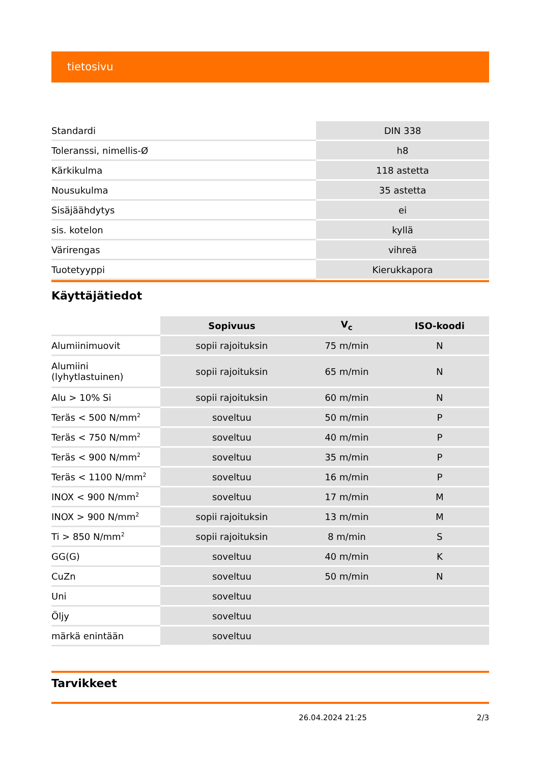tietosivu
| Standardi | DIN 338 |
| Toleranssi, nimellis-Ø | h8 |
| Kärkikulma | 118 astetta |
| Nousukulma | 35 astetta |
| Sisäjäähdytys | ei |
| sis. kotelon | kyllä |
| Värirengas | vihreä |
| Tuotetyyppi | Kierukkapora |
Käyttäjätiedot
| | Sopivuus | V<sub>c</sub> | ISO-koodi |
| --- | --- | --- | --- |
| Alumiinimuovit | sopii rajoituksin | 75 m/min | N |
| Alumiini (lyhytlastuinen) | sopii rajoituksin | 65 m/min | N |
| Alu > 10% Si | sopii rajoituksin | 60 m/min | N |
| Teräs < 500 N/mm<sup>2</sup> | soveltuu | 50 m/min | P |
| Teräs < 750 N/mm<sup>2</sup> | soveltuu | 40 m/min | P |
| Teräs < 900 N/mm<sup>2</sup> | soveltuu | 35 m/min | P |
| Teräs < 1100 N/mm<sup>2</sup> | soveltuu | 16 m/min | P |
| INOX < 900 N/mm<sup>2</sup> | soveltuu | 17 m/min | M |
| INOX > 900 N/mm<sup>2</sup> | sopii rajoituksin | 13 m/min | M |
| Ti > 850 N/mm<sup>2</sup> | sopii rajoituksin | 8 m/min | S |
| GG(G) | soveltuu | 40 m/min | K |
| CuZn | soveltuu | 50 m/min | N |
| Uni | soveltuu | | |
| Öljy | soveltuu | | |
| märkä enintään | soveltuu | | |
Tarvikkeet
26.04.2024 21:25 2/3